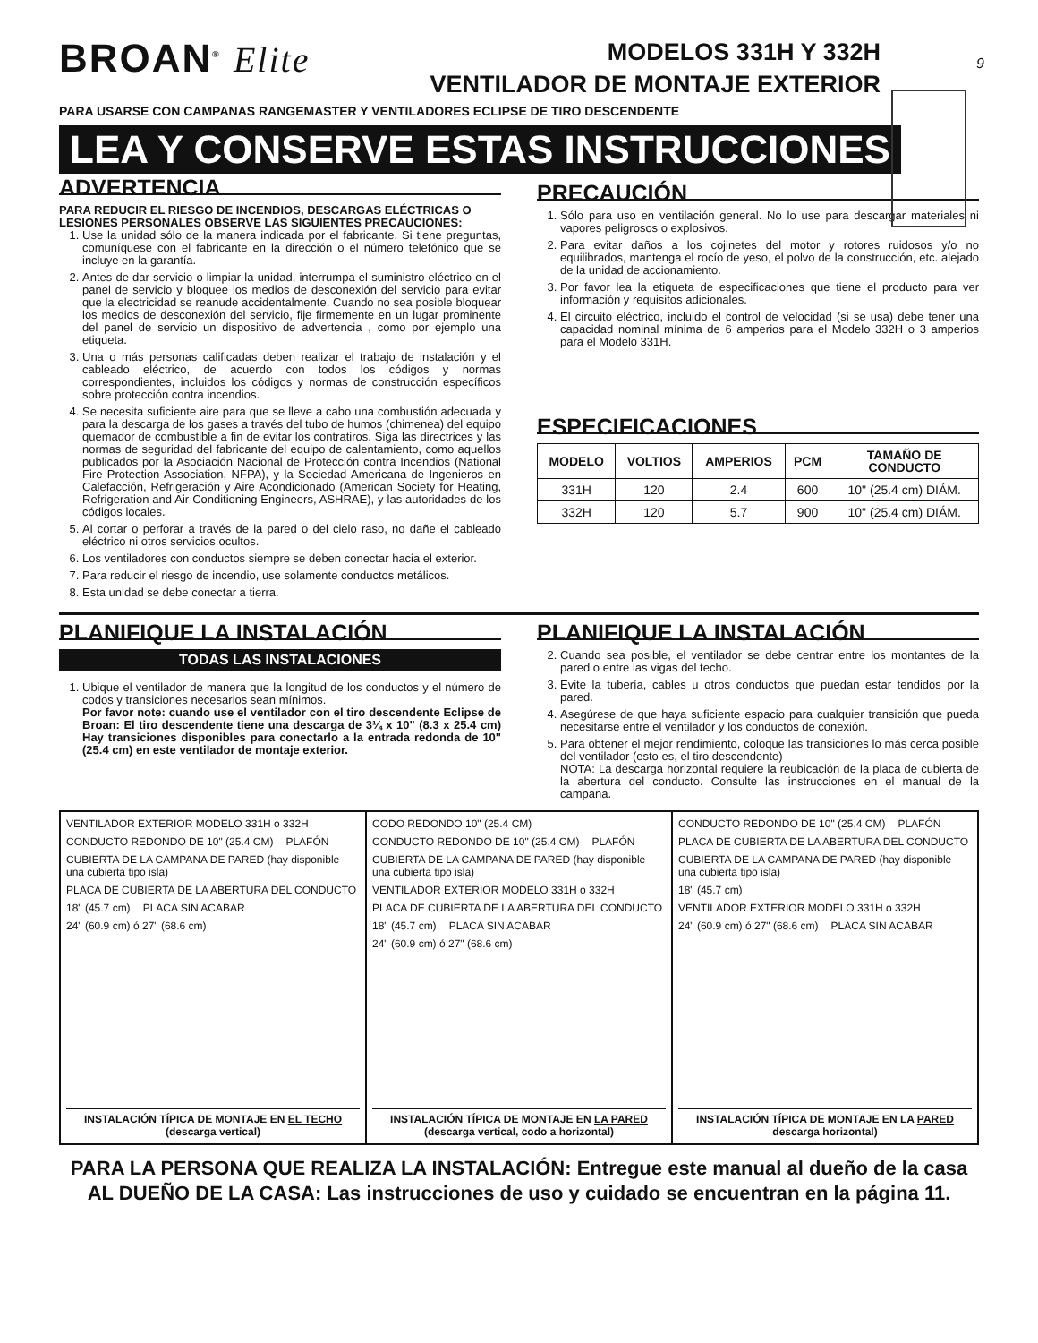9
BROAN<sup>®</sup> Elite
MODELOS 331H Y 332H
VENTILADOR DE MONTAJE EXTERIOR
PARA USARSE CON CAMPANAS RANGEMASTER Y VENTILADORES ECLIPSE DE TIRO DESCENDENTE
LEA Y CONSERVE ESTAS INSTRUCCIONES
ADVERTENCIA
PARA REDUCIR EL RIESGO DE INCENDIOS, DESCARGAS ELÉCTRICAS O LESIONES PERSONALES OBSERVE LAS SIGUIENTES PRECAUCIONES:
1. Use la unidad sólo de la manera indicada por el fabricante. Si tiene preguntas, comuníquese con el fabricante en la dirección o el número telefónico que se incluye en la garantía.
2. Antes de dar servicio o limpiar la unidad, interrumpa el suministro eléctrico en el panel de servicio y bloquee los medios de desconexión del servicio para evitar que la electricidad se reanude accidentalmente. Cuando no sea posible bloquear los medios de desconexión del servicio, fije firmemente en un lugar prominente del panel de servicio un dispositivo de advertencia , como por ejemplo una etiqueta.
3. Una o más personas calificadas deben realizar el trabajo de instalación y el cableado eléctrico, de acuerdo con todos los códigos y normas correspondientes, incluidos los códigos y normas de construcción específicos sobre protección contra incendios.
4. Se necesita suficiente aire para que se lleve a cabo una combustión adecuada y para la descarga de los gases a través del tubo de humos (chimenea) del equipo quemador de combustible a fin de evitar los contratiros. Siga las directrices y las normas de seguridad del fabricante del equipo de calentamiento, como aquellos publicados por la Asociación Nacional de Protección contra Incendios (National Fire Protection Association, NFPA), y la Sociedad Americana de Ingenieros en Calefacción, Refrigeración y Aire Acondicionado (American Society for Heating, Refrigeration and Air Conditioning Engineers, ASHRAE), y las autoridades de los códigos locales.
5. Al cortar o perforar a través de la pared o del cielo raso, no dañe el cableado eléctrico ni otros servicios ocultos.
6. Los ventiladores con conductos siempre se deben conectar hacia el exterior.
7. Para reducir el riesgo de incendio, use solamente conductos metálicos.
8. Esta unidad se debe conectar a tierra.
PRECAUCIÓN
1. Sólo para uso en ventilación general. No lo use para descargar materiales ni vapores peligrosos o explosivos.
2. Para evitar daños a los cojinetes del motor y rotores ruidosos y/o no equilibrados, mantenga el rocío de yeso, el polvo de la construcción, etc. alejado de la unidad de accionamiento.
3. Por favor lea la etiqueta de especificaciones que tiene el producto para ver información y requisitos adicionales.
4. El circuito eléctrico, incluido el control de velocidad (si se usa) debe tener una capacidad nominal mínima de 6 amperios para el Modelo 332H o 3 amperios para el Modelo 331H.
ESPECIFICACIONES
| MODELO | VOLTIOS | AMPERIOS | PCM | TAMAÑO DE CONDUCTO |
| --- | --- | --- | --- | --- |
| 331H | 120 | 2.4 | 600 | 10" (25.4 cm) DIÁM. |
| 332H | 120 | 5.7 | 900 | 10" (25.4 cm) DIÁM. |
PLANIFIQUE LA INSTALACIÓN
TODAS LAS INSTALACIONES
1. Ubique el ventilador de manera que la longitud de los conductos y el número de codos y transiciones necesarios sean mínimos.
Por favor note: cuando use el ventilador con el tiro descendente Eclipse de Broan: El tiro descendente tiene una descarga de 3¼ x 10" (8.3 x 25.4 cm) Hay transiciones disponibles para conectarlo a la entrada redonda de 10" (25.4 cm) en este ventilador de montaje exterior.
PLANIFIQUE LA INSTALACIÓN
2. Cuando sea posible, el ventilador se debe centrar entre los montantes de la pared o entre las vigas del techo.
3. Evite la tubería, cables u otros conductos que puedan estar tendidos por la pared.
4. Asegúrese de que haya suficiente espacio para cualquier transición que pueda necesitarse entre el ventilador y los conductos de conexión.
5. Para obtener el mejor rendimiento, coloque las transiciones lo más cerca posible del ventilador (esto es, el tiro descendente)
NOTA: La descarga horizontal requiere la reubicación de la placa de cubierta de la abertura del conducto. Consulte las instrucciones en el manual de la campana.
VENTILADOR EXTERIOR MODELO 331H o 332H CONDUCTO REDONDO DE 10" (25.4 CM) PLAFÓN CUBIERTA DE LA CAMPANA DE PARED (hay disponible una cubierta tipo isla) PLACA DE CUBIERTA DE LA ABERTURA DEL CONDUCTO 18" (45.7 cm) PLACA SIN ACABAR 24" (60.9 cm) ó 27" (68.6 cm)
INSTALACIÓN TÍPICA DE MONTAJE EN EL TECHO
(descarga vertical)
CODO REDONDO 10" (25.4 CM) CONDUCTO REDONDO DE 10" (25.4 CM) PLAFÓN CUBIERTA DE LA CAMPANA DE PARED (hay disponible una cubierta tipo isla) VENTILADOR EXTERIOR MODELO 331H o 332H PLACA DE CUBIERTA DE LA ABERTURA DEL CONDUCTO 18" (45.7 cm) PLACA SIN ACABAR 24" (60.9 cm) ó 27" (68.6 cm)
INSTALACIÓN TÍPICA DE MONTAJE EN LA PARED
(descarga vertical, codo a horizontal)
CONDUCTO REDONDO DE 10" (25.4 CM) PLAFÓN PLACA DE CUBIERTA DE LA ABERTURA DEL CONDUCTO CUBIERTA DE LA CAMPANA DE PARED (hay disponible una cubierta tipo isla) 18" (45.7 cm) VENTILADOR EXTERIOR MODELO 331H o 332H 24" (60.9 cm) ó 27" (68.6 cm) PLACA SIN ACABAR
INSTALACIÓN TÍPICA DE MONTAJE EN LA PARED
descarga horizontal)
PARA LA PERSONA QUE REALIZA LA INSTALACIÓN: Entregue este manual al dueño de la casa
AL DUEÑO DE LA CASA: Las instrucciones de uso y cuidado se encuentran en la página 11.